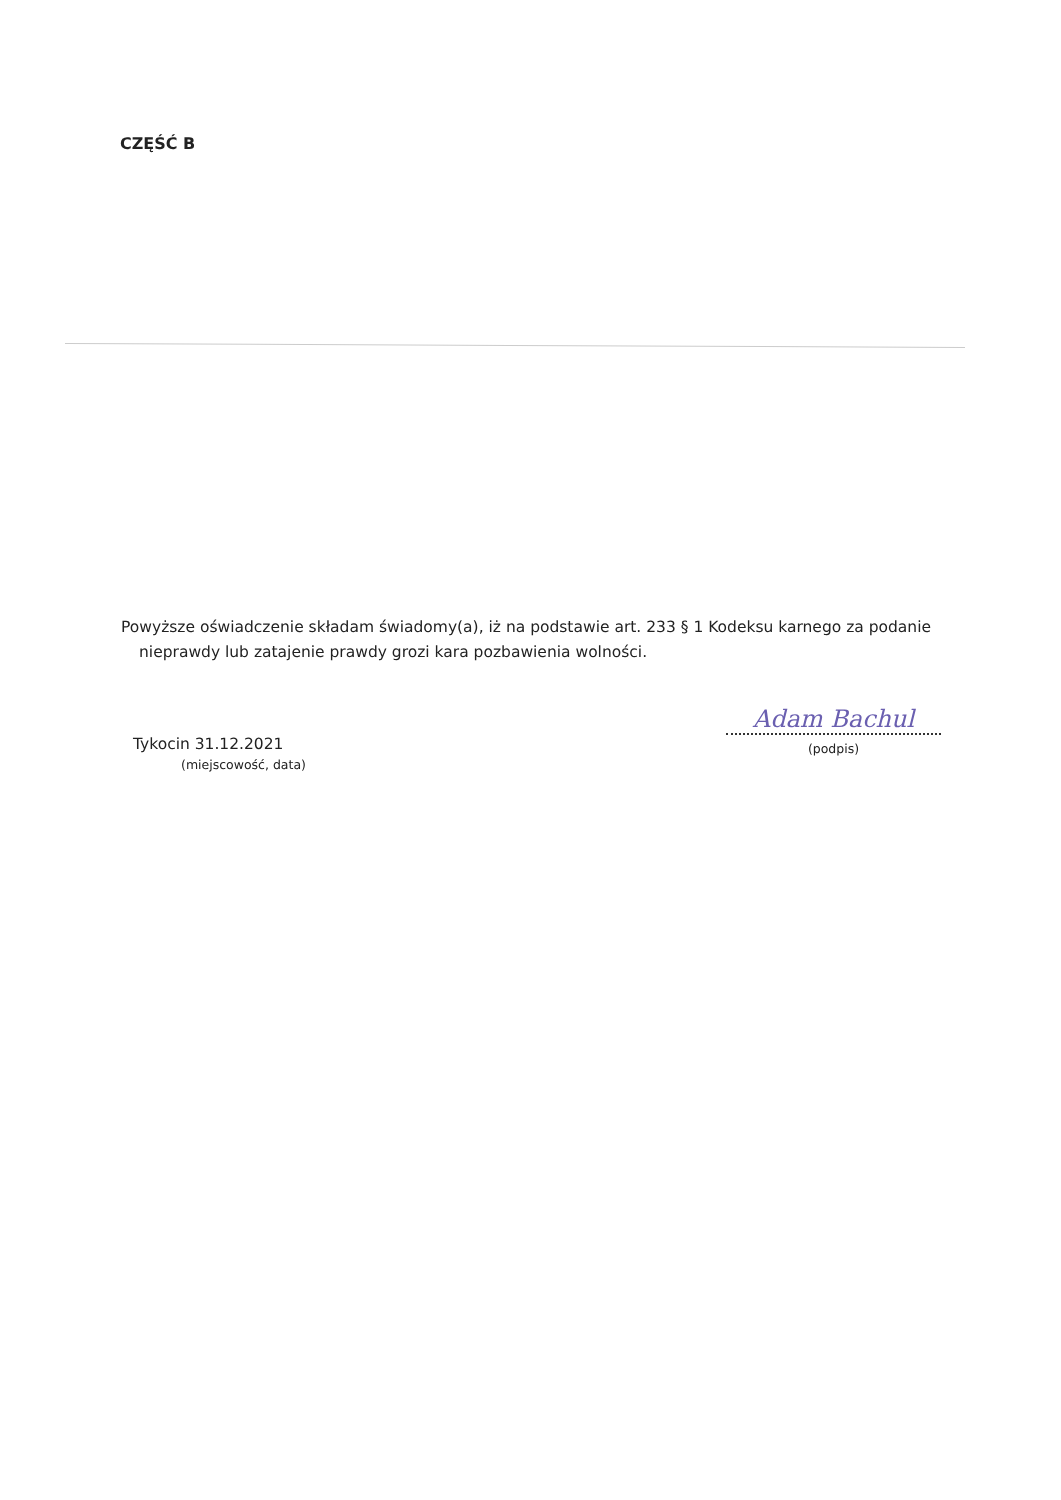CZĘŚĆ B
Powyższe oświadczenie składam świadomy(a), iż na podstawie art. 233 § 1 Kodeksu karnego za podanie
nieprawdy lub zatajenie prawdy grozi kara pozbawienia wolności.
Tykocin 31.12.2021
(miejscowość, data)
Adam Bachul
(podpis)